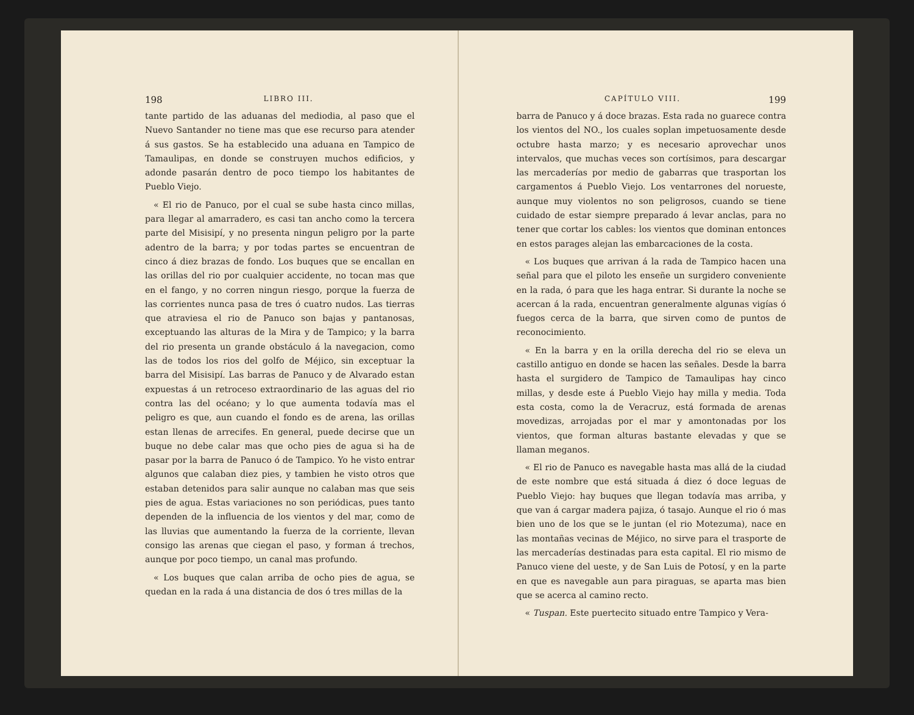198 LIBRO III.
tante partido de las aduanas del mediodia, al paso que el Nuevo Santander no tiene mas que ese recurso para atender á sus gastos. Se ha establecido una aduana en Tampico de Tamaulipas, en donde se construyen muchos edificios, y adonde pasarán dentro de poco tiempo los habitantes de Pueblo Viejo.
« El rio de Panuco, por el cual se sube hasta cinco millas, para llegar al amarradero, es casi tan ancho como la tercera parte del Misisipí, y no presenta ningun peligro por la parte adentro de la barra; y por todas partes se encuentran de cinco á diez brazas de fondo. Los buques que se encallan en las orillas del rio por cualquier accidente, no tocan mas que en el fango, y no corren ningun riesgo, porque la fuerza de las corrientes nunca pasa de tres ó cuatro nudos. Las tierras que atraviesa el rio de Panuco son bajas y pantanosas, exceptuando las alturas de la Mira y de Tampico; y la barra del rio presenta un grande obstáculo á la navegacion, como las de todos los rios del golfo de Méjico, sin exceptuar la barra del Misisipí. Las barras de Panuco y de Alvarado estan expuestas á un retroceso extraordinario de las aguas del rio contra las del océano; y lo que aumenta todavía mas el peligro es que, aun cuando el fondo es de arena, las orillas estan llenas de arrecifes. En general, puede decirse que un buque no debe calar mas que ocho pies de agua si ha de pasar por la barra de Panuco ó de Tampico. Yo he visto entrar algunos que calaban diez pies, y tambien he visto otros que estaban detenidos para salir aunque no calaban mas que seis pies de agua. Estas variaciones no son periódicas, pues tanto dependen de la influencia de los vientos y del mar, como de las lluvias que aumentando la fuerza de la corriente, llevan consigo las arenas que ciegan el paso, y forman á trechos, aunque por poco tiempo, un canal mas profundo.
« Los buques que calan arriba de ocho pies de agua, se quedan en la rada á una distancia de dos ó tres millas de la
CAPÍTULO VIII. 199
barra de Panuco y á doce brazas. Esta rada no guarece contra los vientos del NO., los cuales soplan impetuosamente desde octubre hasta marzo; y es necesario aprovechar unos intervalos, que muchas veces son cortísimos, para descargar las mercaderías por medio de gabarras que trasportan los cargamentos á Pueblo Viejo. Los ventarrones del norueste, aunque muy violentos no son peligrosos, cuando se tiene cuidado de estar siempre preparado á levar anclas, para no tener que cortar los cables: los vientos que dominan entonces en estos parages alejan las embarcaciones de la costa.
« Los buques que arrivan á la rada de Tampico hacen una señal para que el piloto les enseñe un surgidero conveniente en la rada, ó para que les haga entrar. Si durante la noche se acercan á la rada, encuentran generalmente algunas vigías ó fuegos cerca de la barra, que sirven como de puntos de reconocimiento.
« En la barra y en la orilla derecha del rio se eleva un castillo antiguo en donde se hacen las señales. Desde la barra hasta el surgidero de Tampico de Tamaulipas hay cinco millas, y desde este á Pueblo Viejo hay milla y media. Toda esta costa, como la de Veracruz, está formada de arenas movedizas, arrojadas por el mar y amontonadas por los vientos, que forman alturas bastante elevadas y que se llaman meganos.
« El rio de Panuco es navegable hasta mas allá de la ciudad de este nombre que está situada á diez ó doce leguas de Pueblo Viejo: hay buques que llegan todavía mas arriba, y que van á cargar madera pajiza, ó tasajo. Aunque el rio ó mas bien uno de los que se le juntan (el rio Motezuma), nace en las montañas vecinas de Méjico, no sirve para el trasporte de las mercaderías destinadas para esta capital. El rio mismo de Panuco viene del ueste, y de San Luis de Potosí, y en la parte en que es navegable aun para piraguas, se aparta mas bien que se acerca al camino recto.
« Tuspan. Este puertecito situado entre Tampico y Vera-